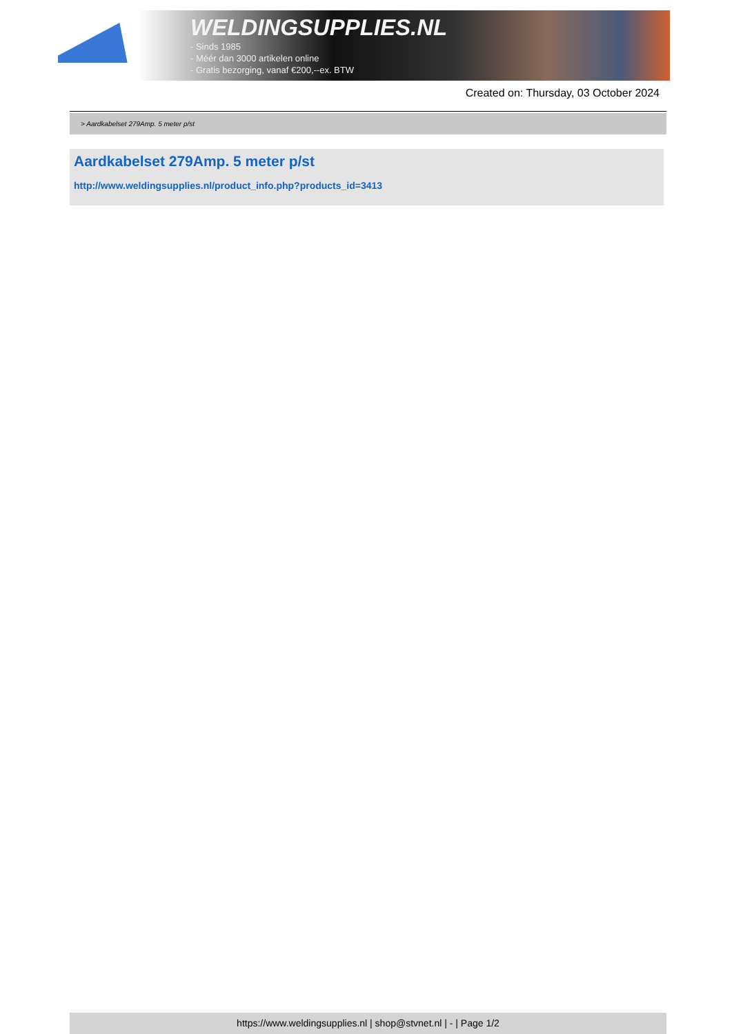WELDINGSUPPLIES.NL
- Sinds 1985
- Méér dan 3000 artikelen online
- Gratis bezorging, vanaf €200,--ex. BTW
Created on: Thursday, 03 October 2024
> Aardkabelset 279Amp. 5 meter p/st
Aardkabelset 279Amp. 5 meter p/st
http://www.weldingsupplies.nl/product_info.php?products_id=3413
https://www.weldingsupplies.nl | shop@stvnet.nl | - | Page 1/2